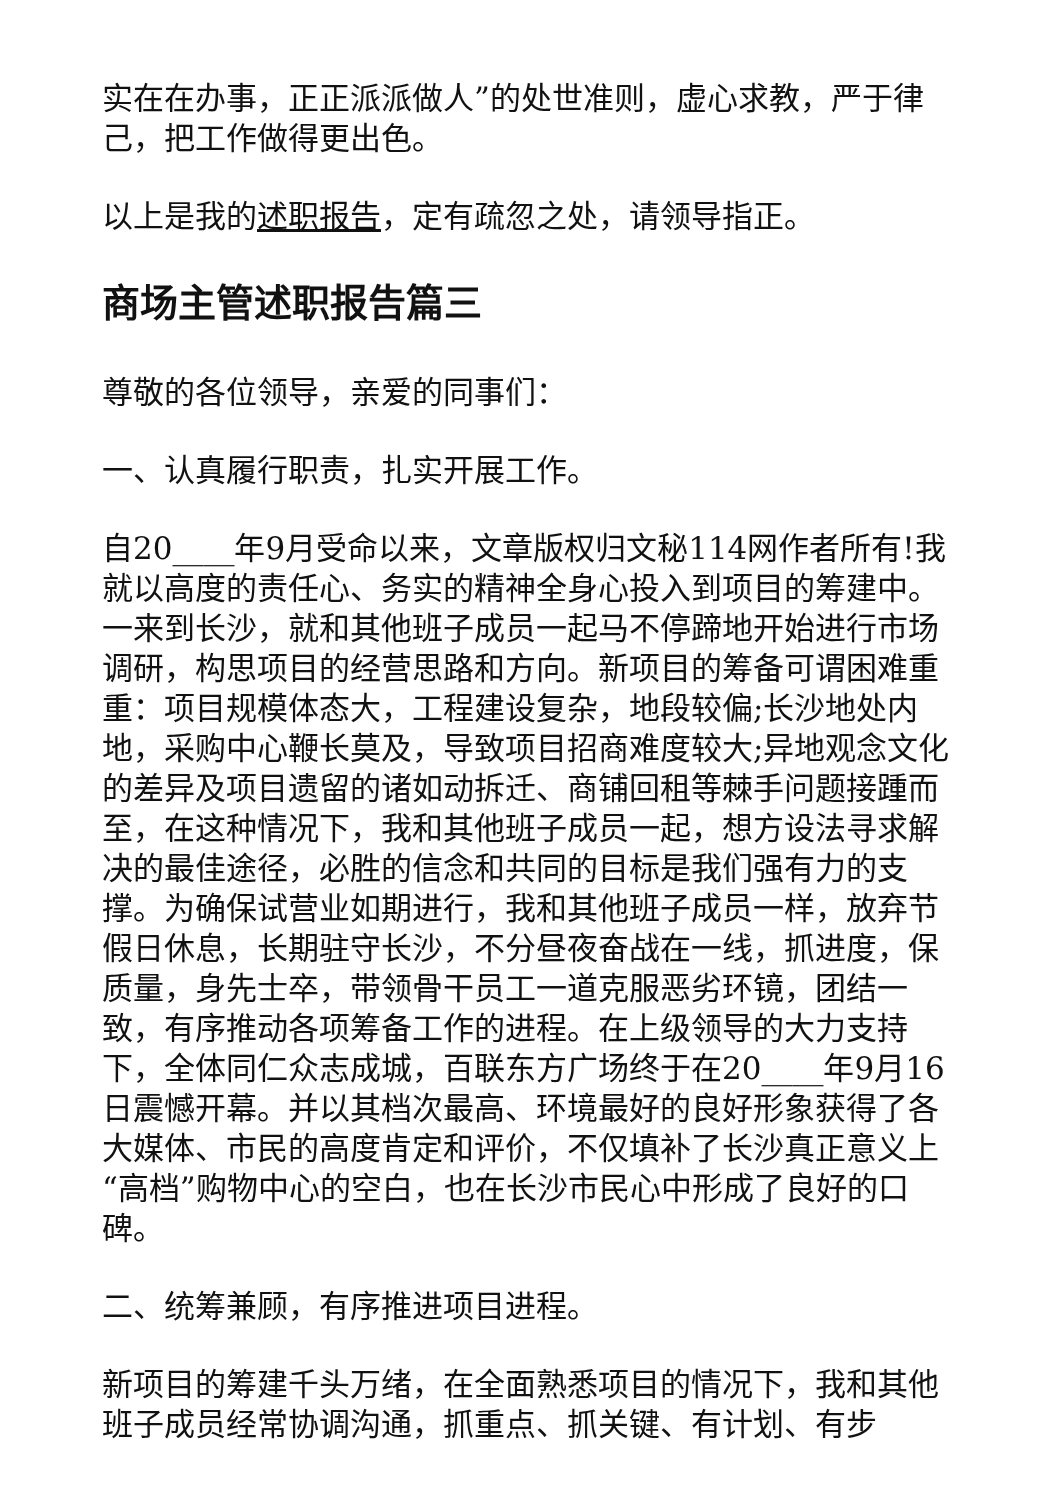实在在办事，正正派派做人”的处世准则，虚心求教，严于律己，把工作做得更出色。
以上是我的述职报告，定有疏忽之处，请领导指正。
商场主管述职报告篇三
尊敬的各位领导，亲爱的同事们：
一、认真履行职责，扎实开展工作。
自20____年9月受命以来，文章版权归文秘114网作者所有!我就以高度的责任心、务实的精神全身心投入到项目的筹建中。一来到长沙，就和其他班子成员一起马不停蹄地开始进行市场调研，构思项目的经营思路和方向。新项目的筹备可谓困难重重：项目规模体态大，工程建设复杂，地段较偏;长沙地处内地，采购中心鞭长莫及，导致项目招商难度较大;异地观念文化的差异及项目遗留的诸如动拆迁、商铺回租等棘手问题接踵而至，在这种情况下，我和其他班子成员一起，想方设法寻求解决的最佳途径，必胜的信念和共同的目标是我们强有力的支撑。为确保试营业如期进行，我和其他班子成员一样，放弃节假日休息，长期驻守长沙，不分昼夜奋战在一线，抓进度，保质量，身先士卒，带领骨干员工一道克服恶劣环镜，团结一致，有序推动各项筹备工作的进程。在上级领导的大力支持下，全体同仁众志成城，百联东方广场终于在20____年9月16日震憾开幕。并以其档次最高、环境最好的良好形象获得了各大媒体、市民的高度肯定和评价，不仅填补了长沙真正意义上“高档”购物中心的空白，也在长沙市民心中形成了良好的口碑。
二、统筹兼顾，有序推进项目进程。
新项目的筹建千头万绪，在全面熟悉项目的情况下，我和其他班子成员经常协调沟通，抓重点、抓关键、有计划、有步